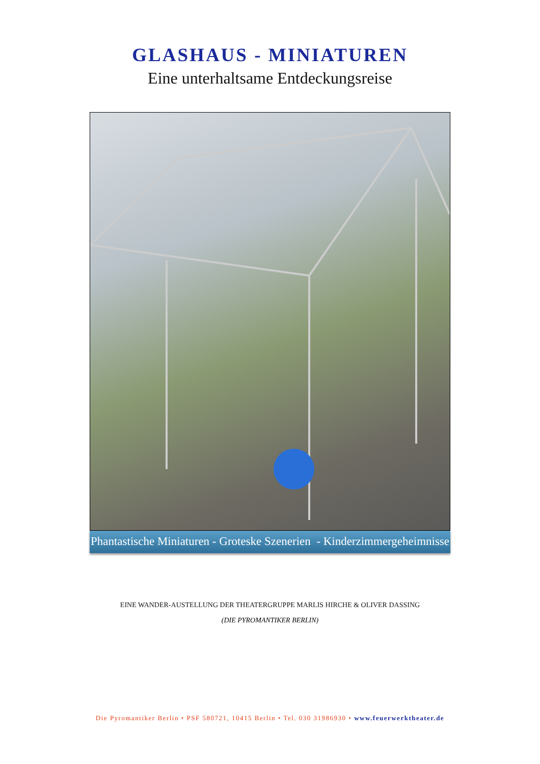GLASHAUS - MINIATUREN
Eine unterhaltsame Entdeckungsreise
Phantastische Miniaturen - Groteske Szenerien - Kinderzimmergeheimnisse
EINE WANDER-AUSTELLUNG DER THEATERGRUPPE MARLIS HIRCHE & OLIVER DASSING
(DIE PYROMANTIKER BERLIN)
Die Pyromantiker Berlin • PSF 580721, 10415 Berlin • Tel. 030 31986930 • www.feuerwerktheater.de